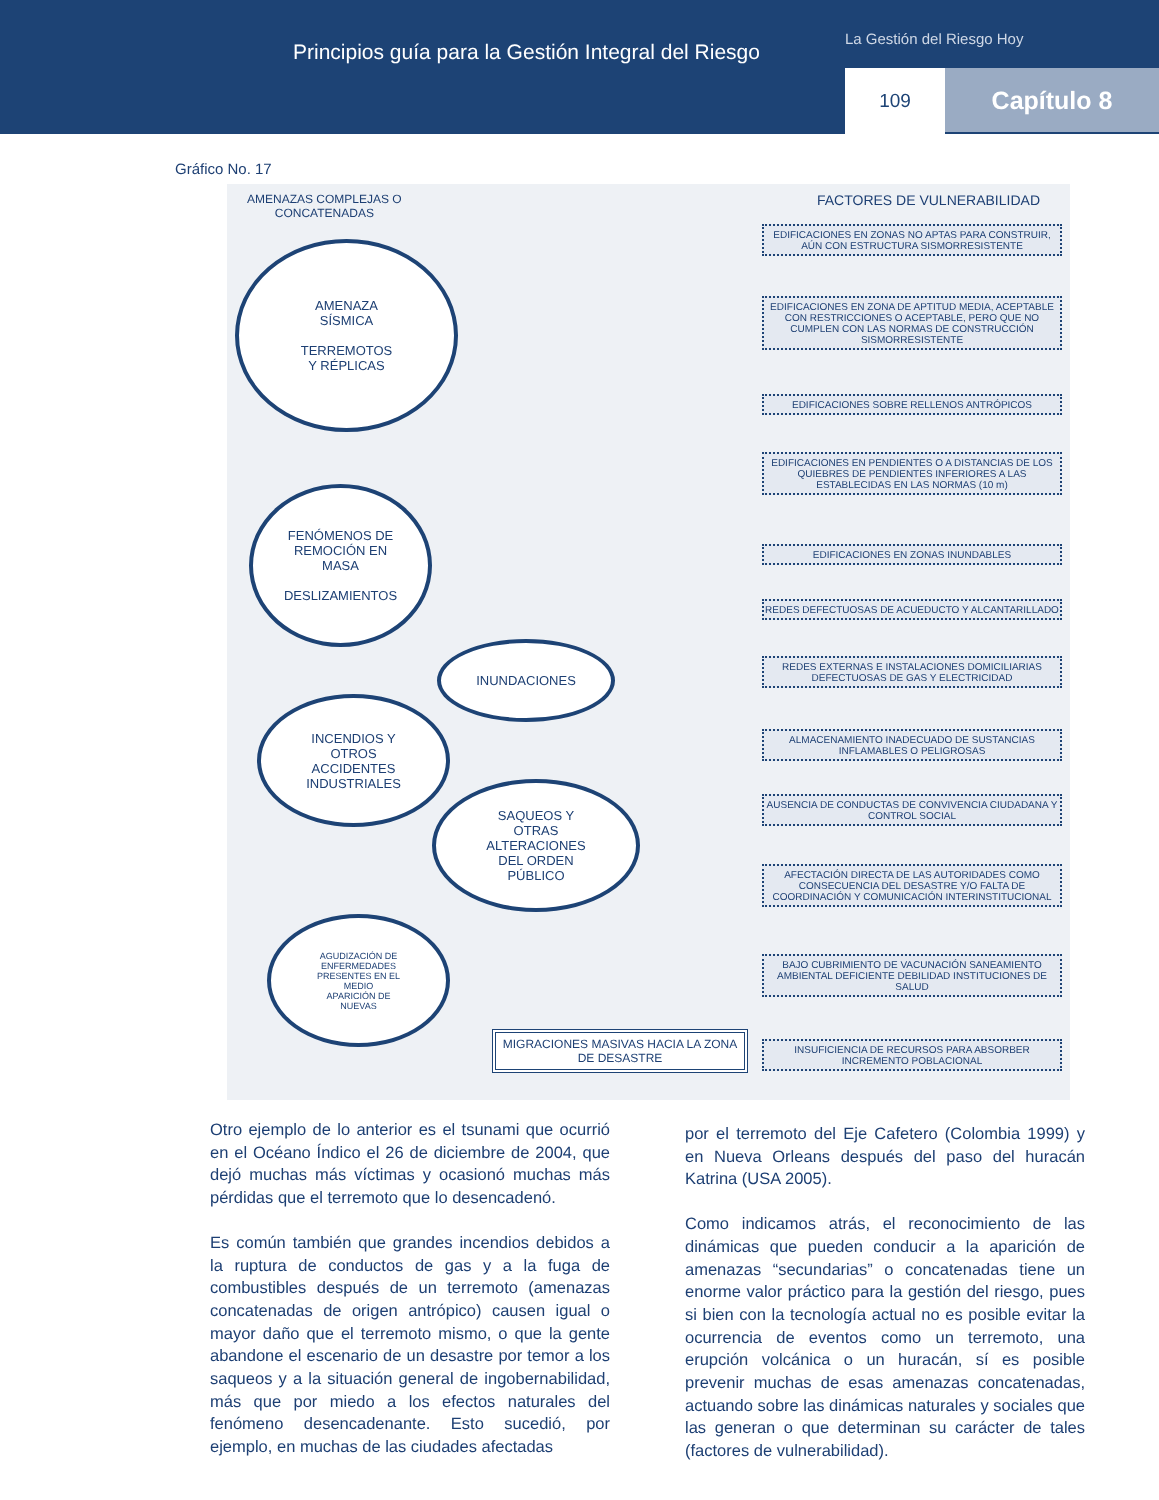Principios guía para la Gestión Integral del Riesgo
La Gestión del Riesgo Hoy
109 Capítulo 8
Gráfico No. 17
AMENAZAS COMPLEJAS O
CONCATENADAS
FACTORES DE VULNERABILIDAD
AMENAZA
SÍSMICA
TERREMOTOS
Y RÉPLICAS
FENÓMENOS DE
REMOCIÓN EN
MASA
DESLIZAMIENTOS
INUNDACIONES
INCENDIOS Y
OTROS
ACCIDENTES
INDUSTRIALES
SAQUEOS Y
OTRAS
ALTERACIONES
DEL ORDEN
PÚBLICO
AGUDIZACIÓN DE
ENFERMEDADES
PRESENTES EN EL
MEDIO
APARICIÓN DE
NUEVAS
MIGRACIONES MASIVAS HACIA LA ZONA DE DESASTRE
EDIFICACIONES EN ZONAS NO APTAS PARA CONSTRUIR, AÚN CON ESTRUCTURA SISMORRESISTENTE
EDIFICACIONES EN ZONA DE APTITUD MEDIA, ACEPTABLE CON RESTRICCIONES O ACEPTABLE, PERO QUE NO CUMPLEN CON LAS NORMAS DE CONSTRUCCIÓN SISMORRESISTENTE
EDIFICACIONES SOBRE RELLENOS ANTRÓPICOS
EDIFICACIONES EN PENDIENTES O A DISTANCIAS DE LOS QUIEBRES DE PENDIENTES INFERIORES A LAS ESTABLECIDAS EN LAS NORMAS (10 m)
EDIFICACIONES EN ZONAS INUNDABLES
REDES DEFECTUOSAS DE ACUEDUCTO Y ALCANTARILLADO
REDES EXTERNAS E INSTALACIONES DOMICILIARIAS DEFECTUOSAS DE GAS Y ELECTRICIDAD
ALMACENAMIENTO INADECUADO DE SUSTANCIAS INFLAMABLES O PELIGROSAS
AUSENCIA DE CONDUCTAS DE CONVIVENCIA CIUDADANA Y CONTROL SOCIAL
AFECTACIÓN DIRECTA DE LAS AUTORIDADES COMO CONSECUENCIA DEL DESASTRE Y/O FALTA DE COORDINACIÓN Y COMUNICACIÓN INTERINSTITUCIONAL
BAJO CUBRIMIENTO DE VACUNACIÓN SANEAMIENTO AMBIENTAL DEFICIENTE DEBILIDAD INSTITUCIONES DE SALUD
INSUFICIENCIA DE RECURSOS PARA ABSORBER INCREMENTO POBLACIONAL
Otro ejemplo de lo anterior es el tsunami que ocurrió en el Océano Índico el 26 de diciembre de 2004, que dejó muchas más víctimas y ocasionó muchas más pérdidas que el terremoto que lo desencadenó.
Es común también que grandes incendios debidos a la ruptura de conductos de gas y a la fuga de combustibles después de un terremoto (amenazas concatenadas de origen antrópico) causen igual o mayor daño que el terremoto mismo, o que la gente abandone el escenario de un desastre por temor a los saqueos y a la situación general de ingobernabilidad, más que por miedo a los efectos naturales del fenómeno desencadenante. Esto sucedió, por ejemplo, en muchas de las ciudades afectadas
por el terremoto del Eje Cafetero (Colombia 1999) y en Nueva Orleans después del paso del huracán Katrina (USA 2005).
Como indicamos atrás, el reconocimiento de las dinámicas que pueden conducir a la aparición de amenazas “secundarias” o concatenadas tiene un enorme valor práctico para la gestión del riesgo, pues si bien con la tecnología actual no es posible evitar la ocurrencia de eventos como un terremoto, una erupción volcánica o un huracán, sí es posible prevenir muchas de esas amenazas concatenadas, actuando sobre las dinámicas naturales y sociales que las generan o que determinan su carácter de tales (factores de vulnerabilidad).